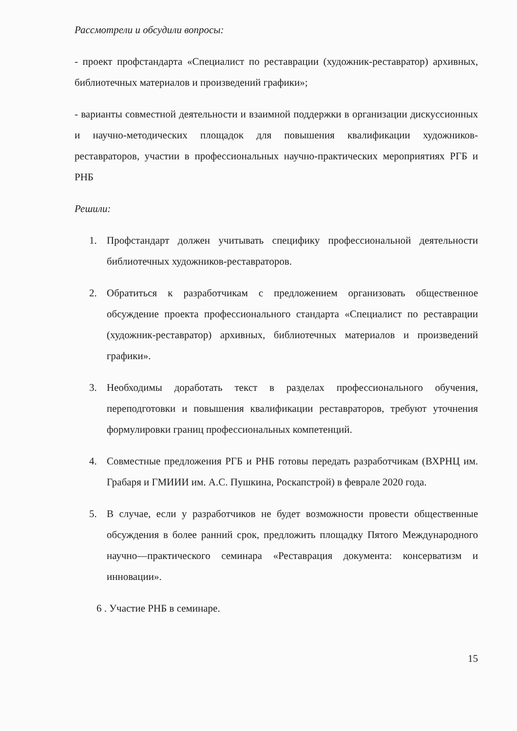Рассмотрели и обсудили вопросы:
- проект профстандарта «Специалист по реставрации (художник-реставратор) архивных, библиотечных материалов и произведений графики»;
- варианты совместной деятельности и взаимной поддержки в организации дискуссионных и научно-методических площадок для повышения квалификации художников-реставраторов, участии в профессиональных научно-практических мероприятиях РГБ и РНБ
Решили:
1. Профстандарт должен учитывать специфику профессиональной деятельности библиотечных художников-реставраторов.
2. Обратиться к разработчикам с предложением организовать общественное обсуждение проекта профессионального стандарта «Специалист по реставрации (художник-реставратор) архивных, библиотечных материалов и произведений графики».
3. Необходимы доработать текст в разделах профессионального обучения, переподготовки и повышения квалификации реставраторов, требуют уточнения формулировки границ профессиональных компетенций.
4. Совместные предложения РГБ и РНБ готовы передать разработчикам (ВХРНЦ им. Грабаря и ГМИИИ им. А.С. Пушкина, Роскапстрой) в феврале 2020 года.
5. В случае, если у разработчиков не будет возможности провести общественные обсуждения в более ранний срок, предложить площадку Пятого Международного научно—практического семинара «Реставрация документа: консерватизм и инновации».
6 . Участие РНБ в семинаре.
15